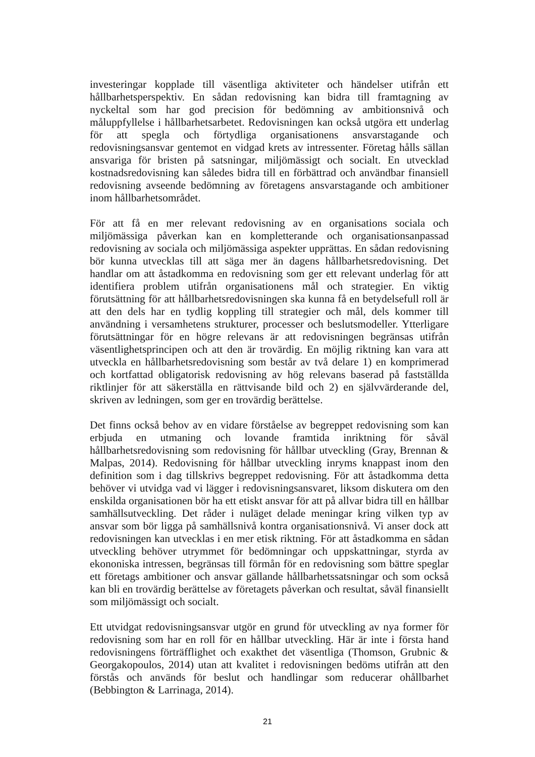investeringar kopplade till väsentliga aktiviteter och händelser utifrån ett hållbarhetsperspektiv. En sådan redovisning kan bidra till framtagning av nyckeltal som har god precision för bedömning av ambitionsnivå och måluppfyllelse i hållbarhetsarbetet. Redovisningen kan också utgöra ett underlag för att spegla och förtydliga organisationens ansvarstagande och redovisningsansvar gentemot en vidgad krets av intressenter. Företag hålls sällan ansvariga för bristen på satsningar, miljömässigt och socialt. En utvecklad kostnadsredovisning kan således bidra till en förbättrad och användbar finansiell redovisning avseende bedömning av företagens ansvarstagande och ambitioner inom hållbarhetsområdet.
För att få en mer relevant redovisning av en organisations sociala och miljömässiga påverkan kan en kompletterande och organisationsanpassad redovisning av sociala och miljömässiga aspekter upprättas. En sådan redovisning bör kunna utvecklas till att säga mer än dagens hållbarhetsredovisning. Det handlar om att åstadkomma en redovisning som ger ett relevant underlag för att identifiera problem utifrån organisationens mål och strategier. En viktig förutsättning för att hållbarhetsredovisningen ska kunna få en betydelsefull roll är att den dels har en tydlig koppling till strategier och mål, dels kommer till användning i versamhetens strukturer, processer och beslutsmodeller. Ytterligare förutsättningar för en högre relevans är att redovisningen begränsas utifrån väsentlighetsprincipen och att den är trovärdig. En möjlig riktning kan vara att utveckla en hållbarhetsredovisning som består av två delare 1) en komprimerad och kortfattad obligatorisk redovisning av hög relevans baserad på fastställda riktlinjer för att säkerställa en rättvisande bild och 2) en självvärderande del, skriven av ledningen, som ger en trovärdig berättelse.
Det finns också behov av en vidare förståelse av begreppet redovisning som kan erbjuda en utmaning och lovande framtida inriktning för såväl hållbarhetsredovisning som redovisning för hållbar utveckling (Gray, Brennan & Malpas, 2014). Redovisning för hållbar utveckling inryms knappast inom den definition som i dag tillskrivs begreppet redovisning. För att åstadkomma detta behöver vi utvidga vad vi lägger i redovisningsansvaret, liksom diskutera om den enskilda organisationen bör ha ett etiskt ansvar för att på allvar bidra till en hållbar samhällsutveckling. Det råder i nuläget delade meningar kring vilken typ av ansvar som bör ligga på samhällsnivå kontra organisationsnivå. Vi anser dock att redovisningen kan utvecklas i en mer etisk riktning. För att åstadkomma en sådan utveckling behöver utrymmet för bedömningar och uppskattningar, styrda av ekononiska intressen, begränsas till förmån för en redovisning som bättre speglar ett företags ambitioner och ansvar gällande hållbarhetssatsningar och som också kan bli en trovärdig berättelse av företagets påverkan och resultat, såväl finansiellt som miljömässigt och socialt.
Ett utvidgat redovisningsansvar utgör en grund för utveckling av nya former för redovisning som har en roll för en hållbar utveckling. Här är inte i första hand redovisningens förträfflighet och exakthet det väsentliga (Thomson, Grubnic & Georgakopoulos, 2014) utan att kvalitet i redovisningen bedöms utifrån att den förstås och används för beslut och handlingar som reducerar ohållbarhet (Bebbington & Larrinaga, 2014).
21